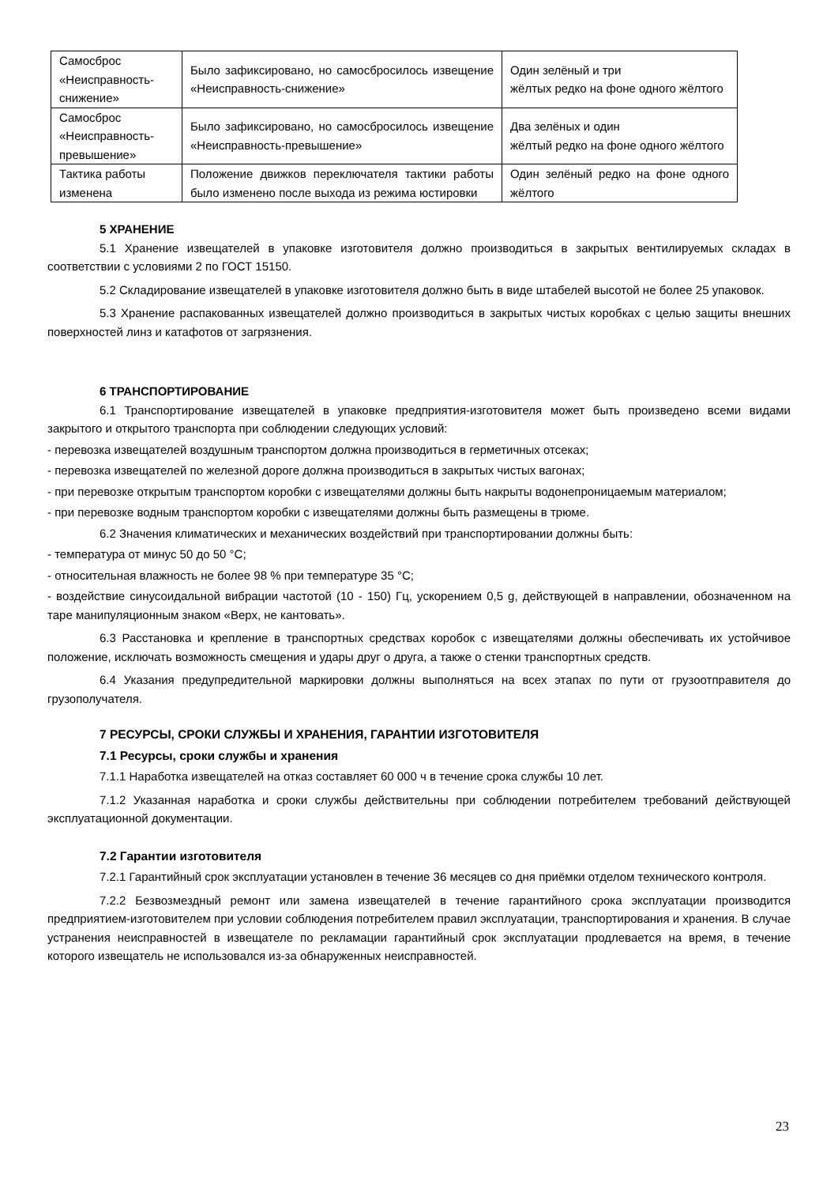| Самосброс «Неисправность-снижение» | Было зафиксировано, но самосбросилось извещение «Неисправность-снижение» | Один зелёный и три жёлтых редко на фоне одного жёлтого |
| Самосброс «Неисправность-превышение» | Было зафиксировано, но самосбросилось извещение «Неисправность-превышение» | Два зелёных и один жёлтый редко на фоне одного жёлтого |
| Тактика работы изменена | Положение движков переключателя тактики работы было изменено после выхода из режима юстировки | Один зелёный редко на фоне одного жёлтого |
5 ХРАНЕНИЕ
5.1 Хранение извещателей в упаковке изготовителя должно производиться в закрытых вентилируемых складах в соответствии с условиями 2 по ГОСТ 15150.
5.2 Складирование извещателей в упаковке изготовителя должно быть в виде штабелей высотой не более 25 упаковок.
5.3 Хранение распакованных извещателей должно производиться в закрытых чистых коробках с целью защиты внешних поверхностей линз и катафотов от загрязнения.
6 ТРАНСПОРТИРОВАНИЕ
6.1 Транспортирование извещателей в упаковке предприятия-изготовителя может быть произведено всеми видами закрытого и открытого транспорта при соблюдении следующих условий:
- перевозка извещателей воздушным транспортом должна производиться в герметичных отсеках;
- перевозка извещателей по железной дороге должна производиться в закрытых чистых вагонах;
- при перевозке открытым транспортом коробки с извещателями должны быть накрыты водонепроницаемым материалом;
- при перевозке водным транспортом коробки с извещателями должны быть размещены в трюме.
6.2 Значения климатических и механических воздействий при транспортировании должны быть:
- температура от минус 50 до 50 °С;
- относительная влажность не более 98 % при температуре 35 °С;
- воздействие синусоидальной вибрации частотой (10 - 150) Гц, ускорением 0,5 g, действующей в направлении, обозначенном на таре манипуляционным знаком «Верх, не кантовать».
6.3 Расстановка и крепление в транспортных средствах коробок с извещателями должны обеспечивать их устойчивое положение, исключать возможность смещения и удары друг о друга, а также о стенки транспортных средств.
6.4 Указания предупредительной маркировки должны выполняться на всех этапах по пути от грузоотправителя до грузополучателя.
7 РЕСУРСЫ, СРОКИ СЛУЖБЫ И ХРАНЕНИЯ, ГАРАНТИИ ИЗГОТОВИТЕЛЯ
7.1 Ресурсы, сроки службы и хранения
7.1.1 Наработка извещателей на отказ составляет 60 000 ч в течение срока службы 10 лет.
7.1.2 Указанная наработка и сроки службы действительны при соблюдении потребителем требований действующей эксплуатационной документации.
7.2 Гарантии изготовителя
7.2.1 Гарантийный срок эксплуатации установлен в течение 36 месяцев со дня приёмки отделом технического контроля.
7.2.2 Безвозмездный ремонт или замена извещателей в течение гарантийного срока эксплуатации производится предприятием-изготовителем при условии соблюдения потребителем правил эксплуатации, транспортирования и хранения. В случае устранения неисправностей в извещателе по рекламации гарантийный срок эксплуатации продлевается на время, в течение которого извещатель не использовался из-за обнаруженных неисправностей.
23